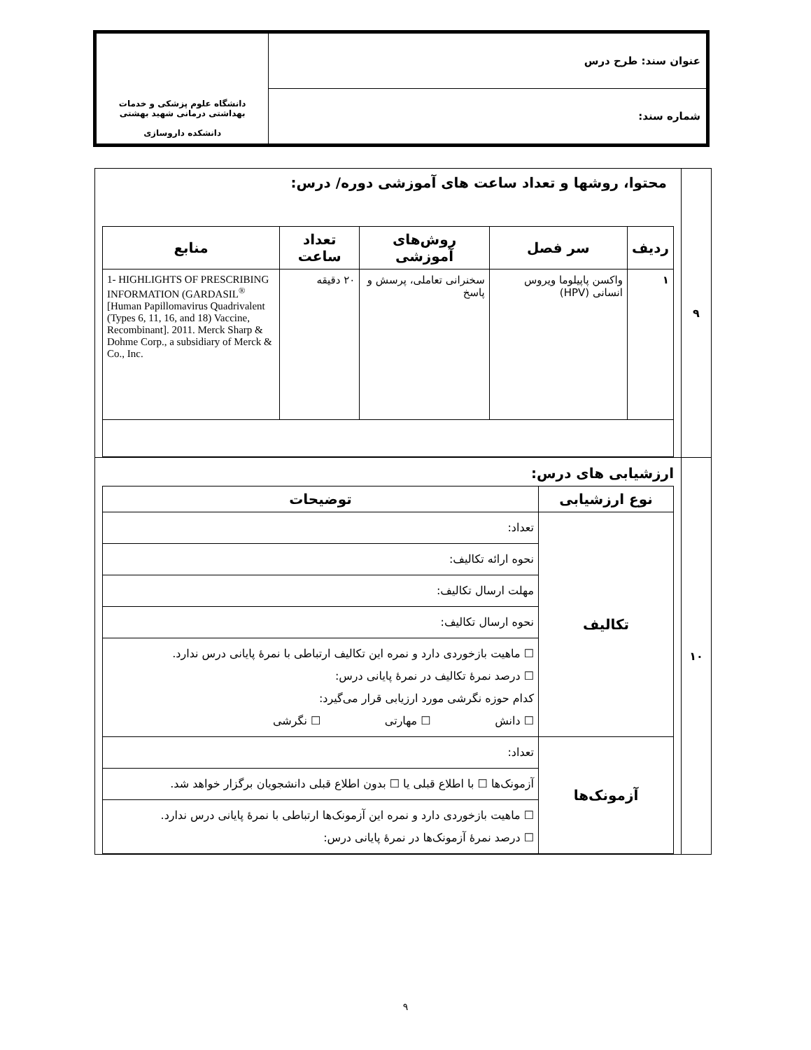| عنوان سند: طرح درس | دانشگاه علوم پزشکی و خدمات بهداشتی درمانی شهید بهشتی دانشکده داروسازی |
| شماره سند: | |
| ۹ | محتوا، روشها و تعداد ساعت های آموزشی دوره/ درس: / ردیف / سر فصل / روش‌های آموزشی / تعداد ساعت / منابع / / --- / --- / --- / --- / --- / / ۱ / واکسن پاپیلوما ویروس انسانی (HPV) / سخنرانی تعاملی، پرسش و پاسخ / ۲۰ دقیقه / 1- HIGHLIGHTS OF PRESCRIBING INFORMATION (GARDASIL<sup>®</sup> [Human Papillomavirus Quadrivalent (Types 6, 11, 16, and 18) Vaccine, Recombinant]. 2011. Merck Sharp & Dohme Corp., a subsidiary of Merck & Co., Inc. / |
| ۱۰ | ارزشیابی های درس: / نوع ارزشیابی / توضیحات / / --- / --- / / تکالیف / تعداد: / / / نحوه ارائه تکالیف: / / / مهلت ارسال تکالیف: / / / نحوه ارسال تکالیف: / / / ☐ ماهیت بازخوردی دارد و نمره این تکالیف ارتباطی با نمرهٔ پایانی درس ندارد. ☐ درصد نمرهٔ تکالیف در نمرهٔ پایانی درس: کدام حوزه نگرشی مورد ارزیابی قرار می‌گیرد: ☐ دانش ☐ مهارتی ☐ نگرشی / / آزمونک‌ها / تعداد: / / / آزمونک‌ها ☐ با اطلاع قبلی یا ☐ بدون اطلاع قبلی دانشجویان برگزار خواهد شد. / / / ☐ ماهیت بازخوردی دارد و نمره این آزمونک‌ها ارتباطی با نمرهٔ پایانی درس ندارد. ☐ درصد نمرهٔ آزمونک‌ها در نمرهٔ پایانی درس: / |
۹